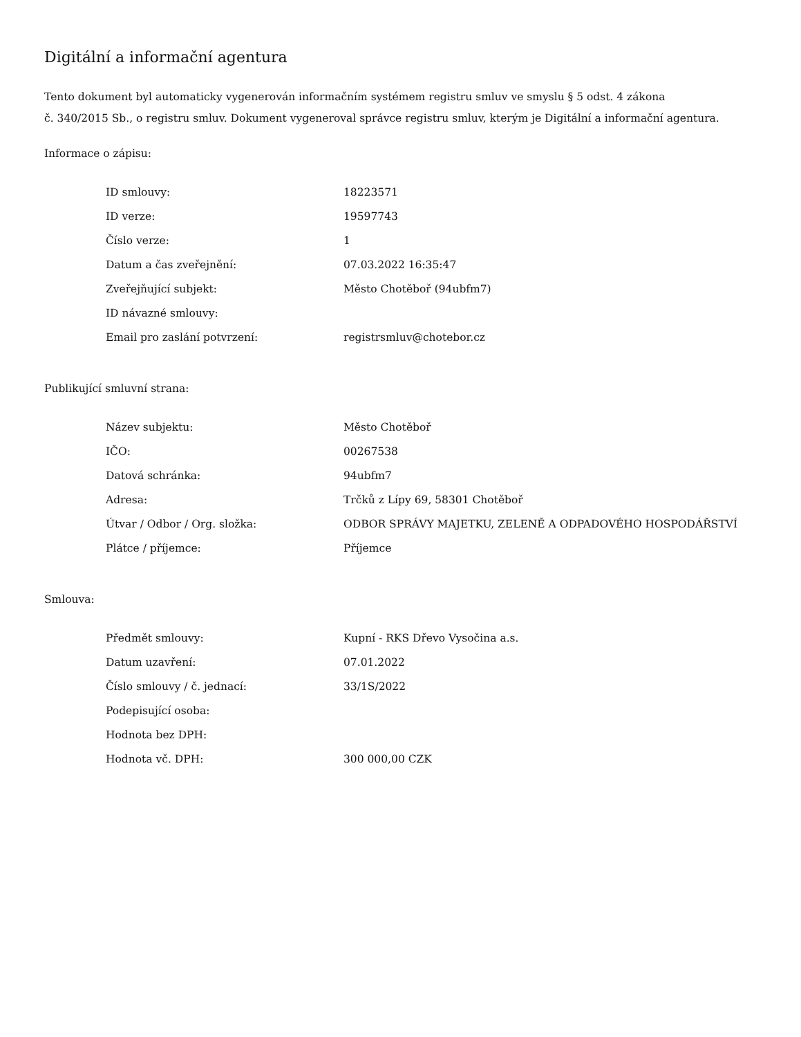Digitální a informační agentura
Tento dokument byl automaticky vygenerován informačním systémem registru smluv ve smyslu § 5 odst. 4 zákona
č. 340/2015 Sb., o registru smluv. Dokument vygeneroval správce registru smluv, kterým je Digitální a informační agentura.
Informace o zápisu:
| ID smlouvy: | 18223571 |
| ID verze: | 19597743 |
| Číslo verze: | 1 |
| Datum a čas zveřejnění: | 07.03.2022 16:35:47 |
| Zveřejňující subjekt: | Město Chotěboř (94ubfm7) |
| ID návazné smlouvy: | |
| Email pro zaslání potvrzení: | registrsmluv@chotebor.cz |
Publikující smluvní strana:
| Název subjektu: | Město Chotěboř |
| IČO: | 00267538 |
| Datová schránka: | 94ubfm7 |
| Adresa: | Trčků z Lípy 69, 58301 Chotěboř |
| Útvar / Odbor / Org. složka: | ODBOR SPRÁVY MAJETKU, ZELENĚ A ODPADOVÉHO HOSPODÁŘSTVÍ |
| Plátce / příjemce: | Příjemce |
Smlouva:
| Předmět smlouvy: | Kupní - RKS Dřevo Vysočina a.s. |
| Datum uzavření: | 07.01.2022 |
| Číslo smlouvy / č. jednací: | 33/1S/2022 |
| Podepisující osoba: | |
| Hodnota bez DPH: | |
| Hodnota vč. DPH: | 300 000,00 CZK |